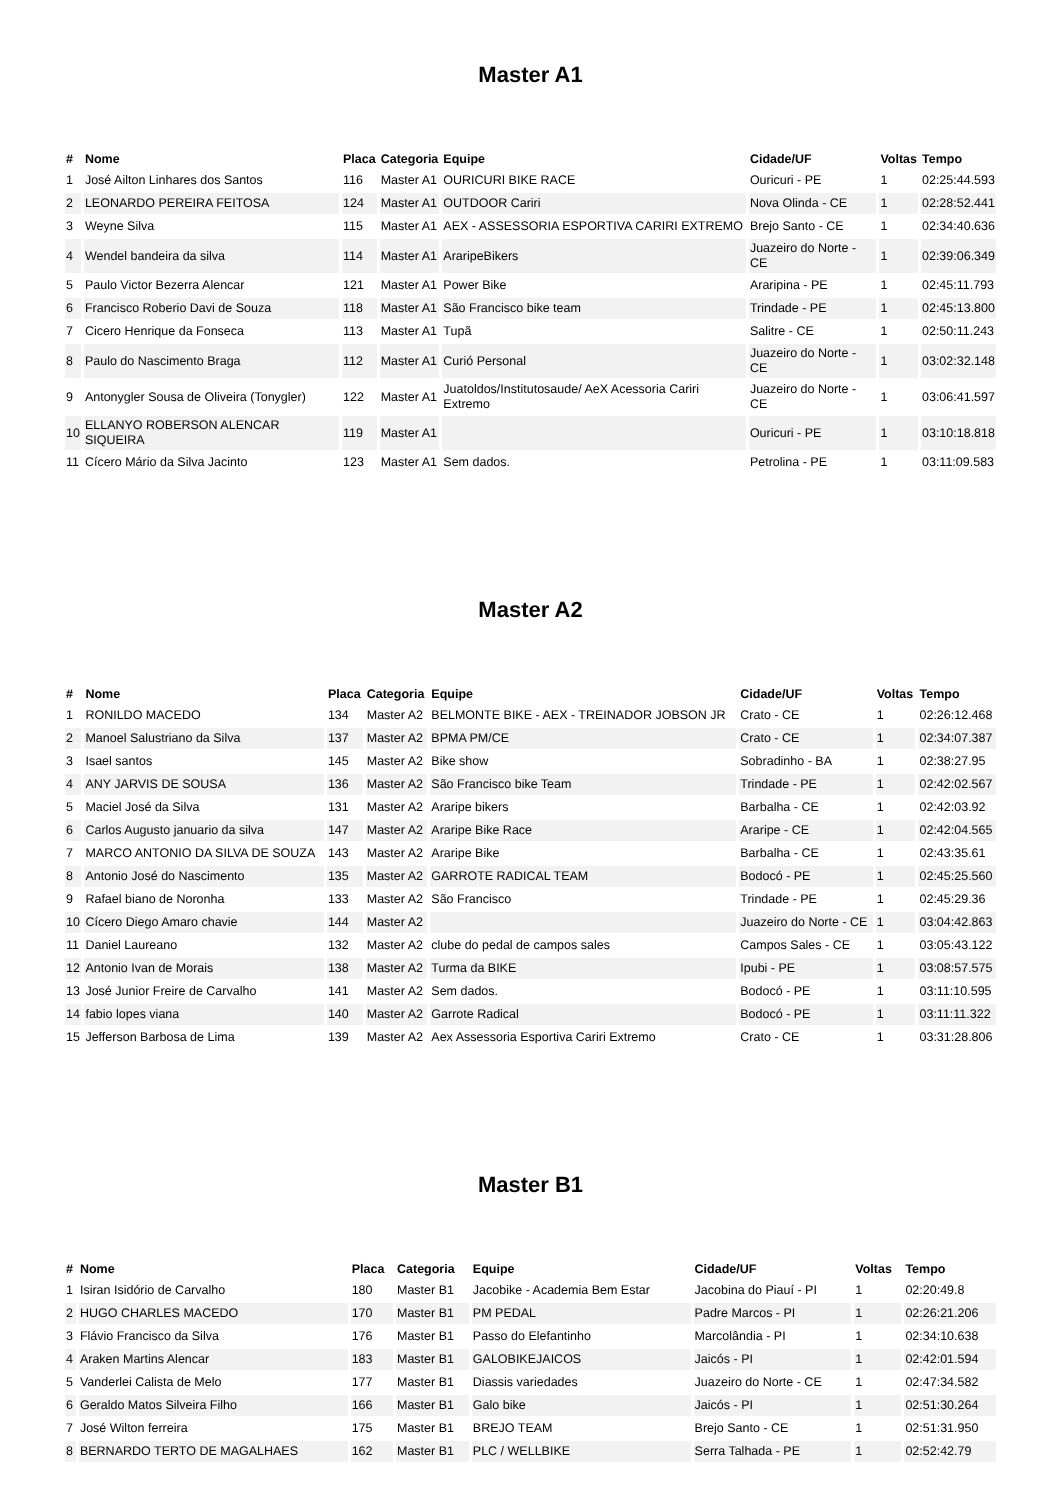Master A1
| # | Nome | Placa | Categoria | Equipe | Cidade/UF | Voltas | Tempo |
| --- | --- | --- | --- | --- | --- | --- | --- |
| 1 | José Ailton Linhares dos Santos | 116 | Master A1 | OURICURI BIKE RACE | Ouricuri - PE | 1 | 02:25:44.593 |
| 2 | LEONARDO PEREIRA FEITOSA | 124 | Master A1 | OUTDOOR Cariri | Nova Olinda - CE | 1 | 02:28:52.441 |
| 3 | Weyne Silva | 115 | Master A1 | AEX - ASSESSORIA ESPORTIVA CARIRI EXTREMO | Brejo Santo - CE | 1 | 02:34:40.636 |
| 4 | Wendel bandeira da silva | 114 | Master A1 | AraripeBikers | Juazeiro do Norte - CE | 1 | 02:39:06.349 |
| 5 | Paulo Victor Bezerra Alencar | 121 | Master A1 | Power Bike | Araripina - PE | 1 | 02:45:11.793 |
| 6 | Francisco Roberio Davi de Souza | 118 | Master A1 | São Francisco bike team | Trindade - PE | 1 | 02:45:13.800 |
| 7 | Cicero Henrique da Fonseca | 113 | Master A1 | Tupã | Salitre - CE | 1 | 02:50:11.243 |
| 8 | Paulo do Nascimento Braga | 112 | Master A1 | Curió Personal | Juazeiro do Norte - CE | 1 | 03:02:32.148 |
| 9 | Antonygler Sousa de Oliveira (Tonygler) | 122 | Master A1 | Juatoldos/Institutosaude/ AeX Acessoria Cariri Extremo | Juazeiro do Norte - CE | 1 | 03:06:41.597 |
| 10 | ELLANYO ROBERSON ALENCAR SIQUEIRA | 119 | Master A1 | | Ouricuri - PE | 1 | 03:10:18.818 |
| 11 | Cícero Mário da Silva Jacinto | 123 | Master A1 | Sem dados. | Petrolina - PE | 1 | 03:11:09.583 |
Master A2
| # | Nome | Placa | Categoria | Equipe | Cidade/UF | Voltas | Tempo |
| --- | --- | --- | --- | --- | --- | --- | --- |
| 1 | RONILDO MACEDO | 134 | Master A2 | BELMONTE BIKE - AEX - TREINADOR JOBSON JR | Crato - CE | 1 | 02:26:12.468 |
| 2 | Manoel Salustriano da Silva | 137 | Master A2 | BPMA PM/CE | Crato - CE | 1 | 02:34:07.387 |
| 3 | Isael santos | 145 | Master A2 | Bike show | Sobradinho - BA | 1 | 02:38:27.95 |
| 4 | ANY JARVIS DE SOUSA | 136 | Master A2 | São Francisco bike Team | Trindade - PE | 1 | 02:42:02.567 |
| 5 | Maciel José da Silva | 131 | Master A2 | Araripe bikers | Barbalha - CE | 1 | 02:42:03.92 |
| 6 | Carlos Augusto januario da silva | 147 | Master A2 | Araripe Bike Race | Araripe - CE | 1 | 02:42:04.565 |
| 7 | MARCO ANTONIO DA SILVA DE SOUZA | 143 | Master A2 | Araripe Bike | Barbalha - CE | 1 | 02:43:35.61 |
| 8 | Antonio José do Nascimento | 135 | Master A2 | GARROTE RADICAL TEAM | Bodocó - PE | 1 | 02:45:25.560 |
| 9 | Rafael biano de Noronha | 133 | Master A2 | São Francisco | Trindade - PE | 1 | 02:45:29.36 |
| 10 | Cícero Diego Amaro chavie | 144 | Master A2 | | Juazeiro do Norte - CE | 1 | 03:04:42.863 |
| 11 | Daniel Laureano | 132 | Master A2 | clube do pedal de campos sales | Campos Sales - CE | 1 | 03:05:43.122 |
| 12 | Antonio Ivan de Morais | 138 | Master A2 | Turma da BIKE | Ipubi - PE | 1 | 03:08:57.575 |
| 13 | José Junior Freire de Carvalho | 141 | Master A2 | Sem dados. | Bodocó - PE | 1 | 03:11:10.595 |
| 14 | fabio lopes viana | 140 | Master A2 | Garrote Radical | Bodocó - PE | 1 | 03:11:11.322 |
| 15 | Jefferson Barbosa de Lima | 139 | Master A2 | Aex Assessoria Esportiva Cariri Extremo | Crato - CE | 1 | 03:31:28.806 |
Master B1
| # | Nome | Placa | Categoria | Equipe | Cidade/UF | Voltas | Tempo |
| --- | --- | --- | --- | --- | --- | --- | --- |
| 1 | Isiran Isidório de Carvalho | 180 | Master B1 | Jacobike - Academia Bem Estar | Jacobina do Piauí - PI | 1 | 02:20:49.8 |
| 2 | HUGO CHARLES MACEDO | 170 | Master B1 | PM PEDAL | Padre Marcos - PI | 1 | 02:26:21.206 |
| 3 | Flávio Francisco da Silva | 176 | Master B1 | Passo do Elefantinho | Marcolândia - PI | 1 | 02:34:10.638 |
| 4 | Araken Martins Alencar | 183 | Master B1 | GALOBIKEJAICOS | Jaicós - PI | 1 | 02:42:01.594 |
| 5 | Vanderlei Calista de Melo | 177 | Master B1 | Diassis variedades | Juazeiro do Norte - CE | 1 | 02:47:34.582 |
| 6 | Geraldo Matos Silveira Filho | 166 | Master B1 | Galo bike | Jaicós - PI | 1 | 02:51:30.264 |
| 7 | José Wilton ferreira | 175 | Master B1 | BREJO TEAM | Brejo Santo - CE | 1 | 02:51:31.950 |
| 8 | BERNARDO TERTO DE MAGALHAES | 162 | Master B1 | PLC / WELLBIKE | Serra Talhada - PE | 1 | 02:52:42.79 |